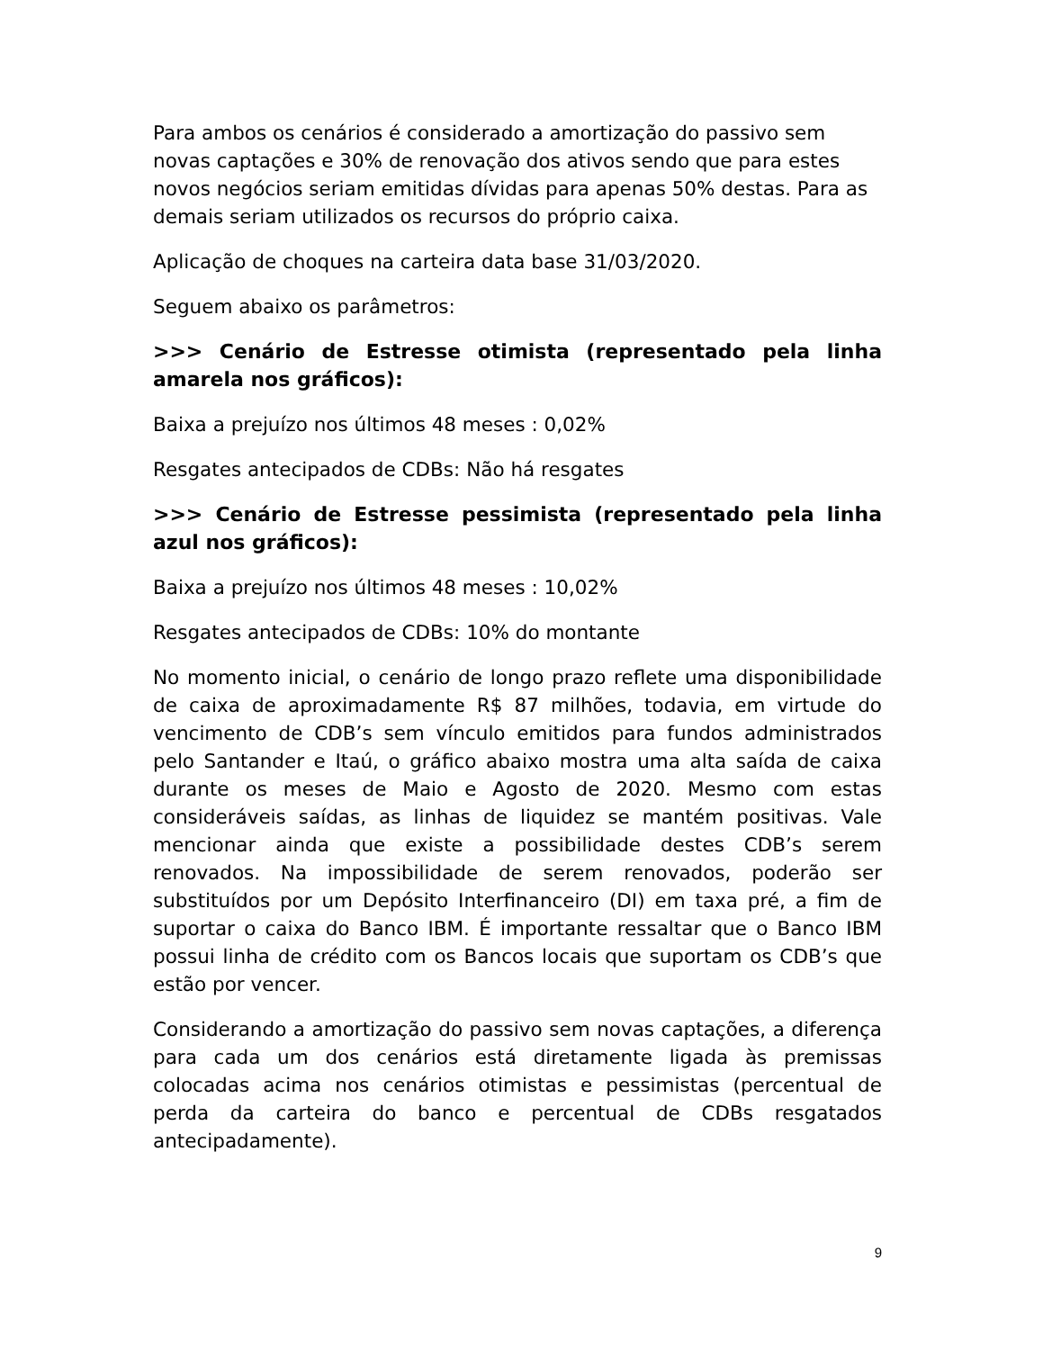Para ambos os cenários é considerado a amortização do passivo sem novas captações e 30% de renovação dos ativos sendo que para estes novos negócios seriam emitidas dívidas para apenas 50% destas. Para as demais seriam utilizados os recursos do próprio caixa.
Aplicação de choques na carteira data base 31/03/2020.
Seguem abaixo os parâmetros:
>>> Cenário de Estresse otimista (representado pela linha amarela nos gráficos):
Baixa a prejuízo nos últimos 48 meses : 0,02%
Resgates antecipados de CDBs: Não há resgates
>>> Cenário de Estresse pessimista (representado pela linha azul nos gráficos):
Baixa a prejuízo nos últimos 48 meses : 10,02%
Resgates antecipados de CDBs: 10% do montante
No momento inicial, o cenário de longo prazo reflete uma disponibilidade de caixa de aproximadamente R$ 87 milhões, todavia, em virtude do vencimento de CDB’s sem vínculo emitidos para fundos administrados pelo Santander e Itaú, o gráfico abaixo mostra uma alta saída de caixa durante os meses de Maio e Agosto de 2020. Mesmo com estas consideráveis saídas, as linhas de liquidez se mantém positivas. Vale mencionar ainda que existe a possibilidade destes CDB’s serem renovados. Na impossibilidade de serem renovados, poderão ser substituídos por um Depósito Interfinanceiro (DI) em taxa pré, a fim de suportar o caixa do Banco IBM. É importante ressaltar que o Banco IBM possui linha de crédito com os Bancos locais que suportam os CDB’s que estão por vencer.
Considerando a amortização do passivo sem novas captações, a diferença para cada um dos cenários está diretamente ligada às premissas colocadas acima nos cenários otimistas e pessimistas (percentual de perda da carteira do banco e percentual de CDBs resgatados antecipadamente).
9